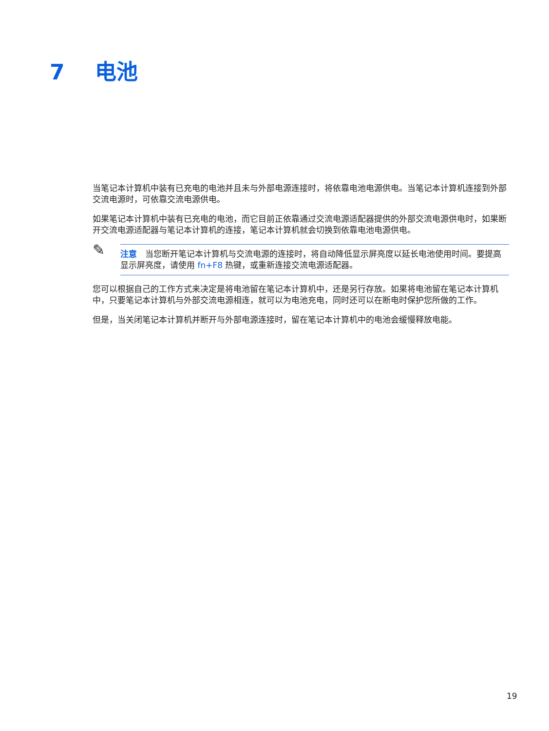7 电池
当笔记本计算机中装有已充电的电池并且未与外部电源连接时，将依靠电池电源供电。当笔记本计算机连接到外部交流电源时，可依靠交流电源供电。
如果笔记本计算机中装有已充电的电池，而它目前正依靠通过交流电源适配器提供的外部交流电源供电时，如果断开交流电源适配器与笔记本计算机的连接，笔记本计算机就会切换到依靠电池电源供电。
✎
注意　当您断开笔记本计算机与交流电源的连接时，将自动降低显示屏亮度以延长电池使用时间。要提高显示屏亮度，请使用 fn+F8 热键，或重新连接交流电源适配器。
您可以根据自己的工作方式来决定是将电池留在笔记本计算机中，还是另行存放。如果将电池留在笔记本计算机中，只要笔记本计算机与外部交流电源相连，就可以为电池充电，同时还可以在断电时保护您所做的工作。
但是，当关闭笔记本计算机并断开与外部电源连接时，留在笔记本计算机中的电池会缓慢释放电能。
19